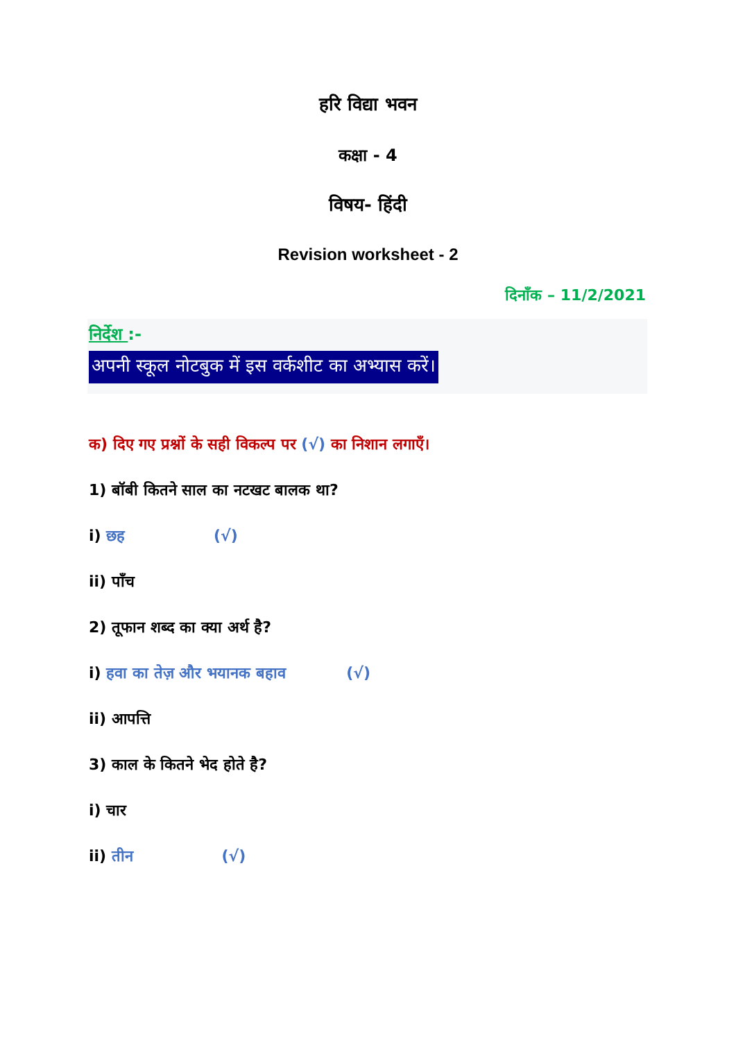हरि विद्या भवन
कक्षा - 4
विषय- हिंदी
Revision worksheet - 2
दिनाँक – 11/2/2021
निर्देश :-
अपनी स्कूल नोटबुक में इस वर्कशीट का अभ्यास करें।
क) दिए गए प्रश्नों के सही विकल्प पर (√) का निशान लगाएँ।
1) बॉबी कितने साल का नटखट बालक था?
i) छह (√)
ii) पाँच
2) तूफान शब्द का क्या अर्थ है?
i) हवा का तेज़ और भयानक बहाव (√)
ii) आपत्ति
3) काल के कितने भेद होते है?
i) चार
ii) तीन (√)